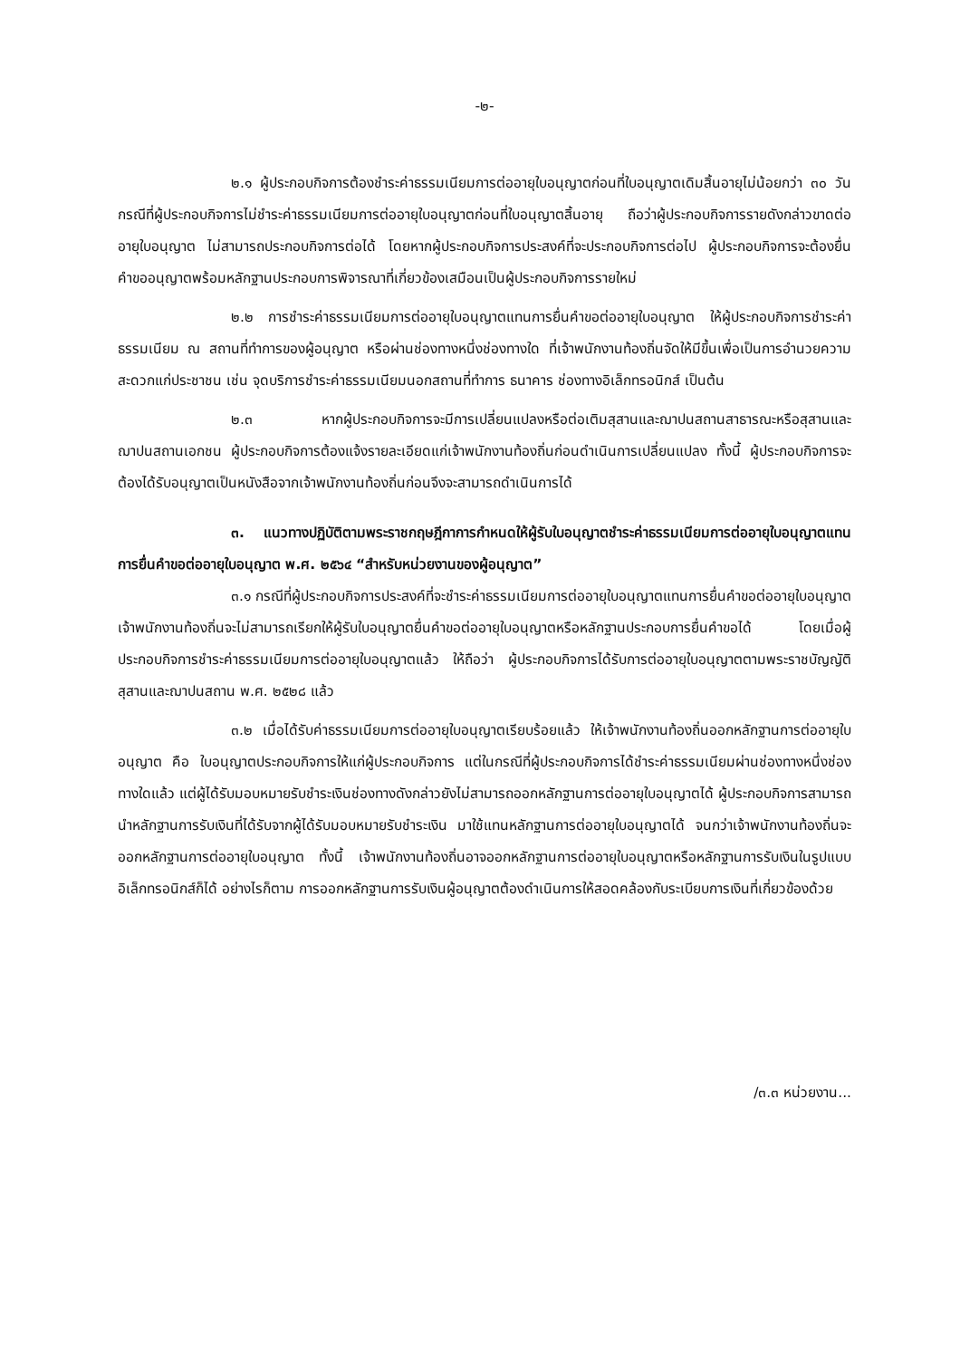-๒-
๒.๑ ผู้ประกอบกิจการต้องชำระค่าธรรมเนียมการต่ออายุใบอนุญาตก่อนที่ใบอนุญาตเดิมสิ้นอายุไม่น้อยกว่า ๓๐ วัน กรณีที่ผู้ประกอบกิจการไม่ชำระค่าธรรมเนียมการต่ออายุใบอนุญาตก่อนที่ใบอนุญาตสิ้นอายุ ถือว่าผู้ประกอบกิจการรายดังกล่าวขาดต่ออายุใบอนุญาต ไม่สามารถประกอบกิจการต่อได้ โดยหากผู้ประกอบกิจการประสงค์ที่จะประกอบกิจการต่อไป ผู้ประกอบกิจการจะต้องยื่นคำขออนุญาตพร้อมหลักฐานประกอบการพิจารณาที่เกี่ยวข้องเสมือนเป็นผู้ประกอบกิจการรายใหม่
๒.๒ การชำระค่าธรรมเนียมการต่ออายุใบอนุญาตแทนการยื่นคำขอต่ออายุใบอนุญาต ให้ผู้ประกอบกิจการชำระค่าธรรมเนียม ณ สถานที่ทำการของผู้อนุญาต หรือผ่านช่องทางหนึ่งช่องทางใด ที่เจ้าพนักงานท้องถิ่นจัดให้มีขึ้นเพื่อเป็นการอำนวยความสะดวกแก่ประชาชน เช่น จุดบริการชำระค่าธรรมเนียมนอกสถานที่ทำการ ธนาคาร ช่องทางอิเล็กทรอนิกส์ เป็นต้น
๒.๓ หากผู้ประกอบกิจการจะมีการเปลี่ยนแปลงหรือต่อเติมสุสานและฌาปนสถานสาธารณะหรือสุสานและฌาปนสถานเอกชน ผู้ประกอบกิจการต้องแจ้งรายละเอียดแก่เจ้าพนักงานท้องถิ่นก่อนดำเนินการเปลี่ยนแปลง ทั้งนี้ ผู้ประกอบกิจการจะต้องได้รับอนุญาตเป็นหนังสือจากเจ้าพนักงานท้องถิ่นก่อนจึงจะสามารถดำเนินการได้
๓. แนวทางปฏิบัติตามพระราชกฤษฎีกาการกำหนดให้ผู้รับใบอนุญาตชำระค่าธรรมเนียมการต่ออายุใบอนุญาตแทนการยื่นคำขอต่ออายุใบอนุญาต พ.ศ. ๒๕๖๔ “สำหรับหน่วยงานของผู้อนุญาต”
๓.๑ กรณีที่ผู้ประกอบกิจการประสงค์ที่จะชำระค่าธรรมเนียมการต่ออายุใบอนุญาตแทนการยื่นคำขอต่ออายุใบอนุญาต เจ้าพนักงานท้องถิ่นจะไม่สามารถเรียกให้ผู้รับใบอนุญาตยื่นคำขอต่ออายุใบอนุญาตหรือหลักฐานประกอบการยื่นคำขอได้ โดยเมื่อผู้ประกอบกิจการชำระค่าธรรมเนียมการต่ออายุใบอนุญาตแล้ว ให้ถือว่า ผู้ประกอบกิจการได้รับการต่ออายุใบอนุญาตตามพระราชบัญญัติสุสานและฌาปนสถาน พ.ศ. ๒๕๒๘ แล้ว
๓.๒ เมื่อได้รับค่าธรรมเนียมการต่ออายุใบอนุญาตเรียบร้อยแล้ว ให้เจ้าพนักงานท้องถิ่นออกหลักฐานการต่ออายุใบอนุญาต คือ ใบอนุญาตประกอบกิจการให้แก่ผู้ประกอบกิจการ แต่ในกรณีที่ผู้ประกอบกิจการได้ชำระค่าธรรมเนียมผ่านช่องทางหนึ่งช่องทางใดแล้ว แต่ผู้ได้รับมอบหมายรับชำระเงินช่องทางดังกล่าวยังไม่สามารถออกหลักฐานการต่ออายุใบอนุญาตได้ ผู้ประกอบกิจการสามารถนำหลักฐานการรับเงินที่ได้รับจากผู้ได้รับมอบหมายรับชำระเงิน มาใช้แทนหลักฐานการต่ออายุใบอนุญาตได้ จนกว่าเจ้าพนักงานท้องถิ่นจะออกหลักฐานการต่ออายุใบอนุญาต ทั้งนี้ เจ้าพนักงานท้องถิ่นอาจออกหลักฐานการต่ออายุใบอนุญาตหรือหลักฐานการรับเงินในรูปแบบอิเล็กทรอนิกส์ก็ได้ อย่างไรก็ตาม การออกหลักฐานการรับเงินผู้อนุญาตต้องดำเนินการให้สอดคล้องกับระเบียบการเงินที่เกี่ยวข้องด้วย
/๓.๓ หน่วยงาน...